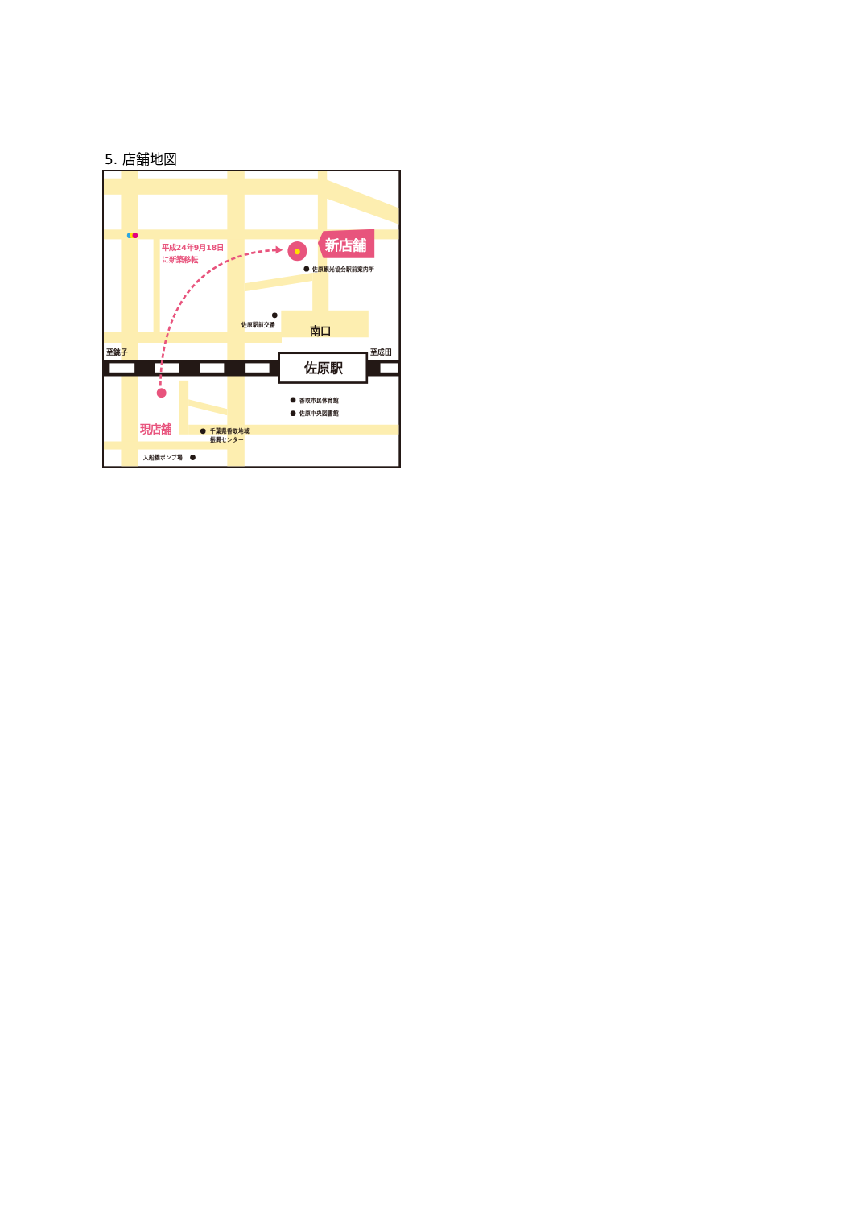5. 店舗地図
佐原駅
南口
至銚子
至成田
新店舗
平成24年9月18日
に新築移転
現店舗
佐原観光協会駅前案内所
佐原駅前交番
香取市民体育館
佐原中央図書館
千葉県香取地域
振興センター
入船橋ポンプ場